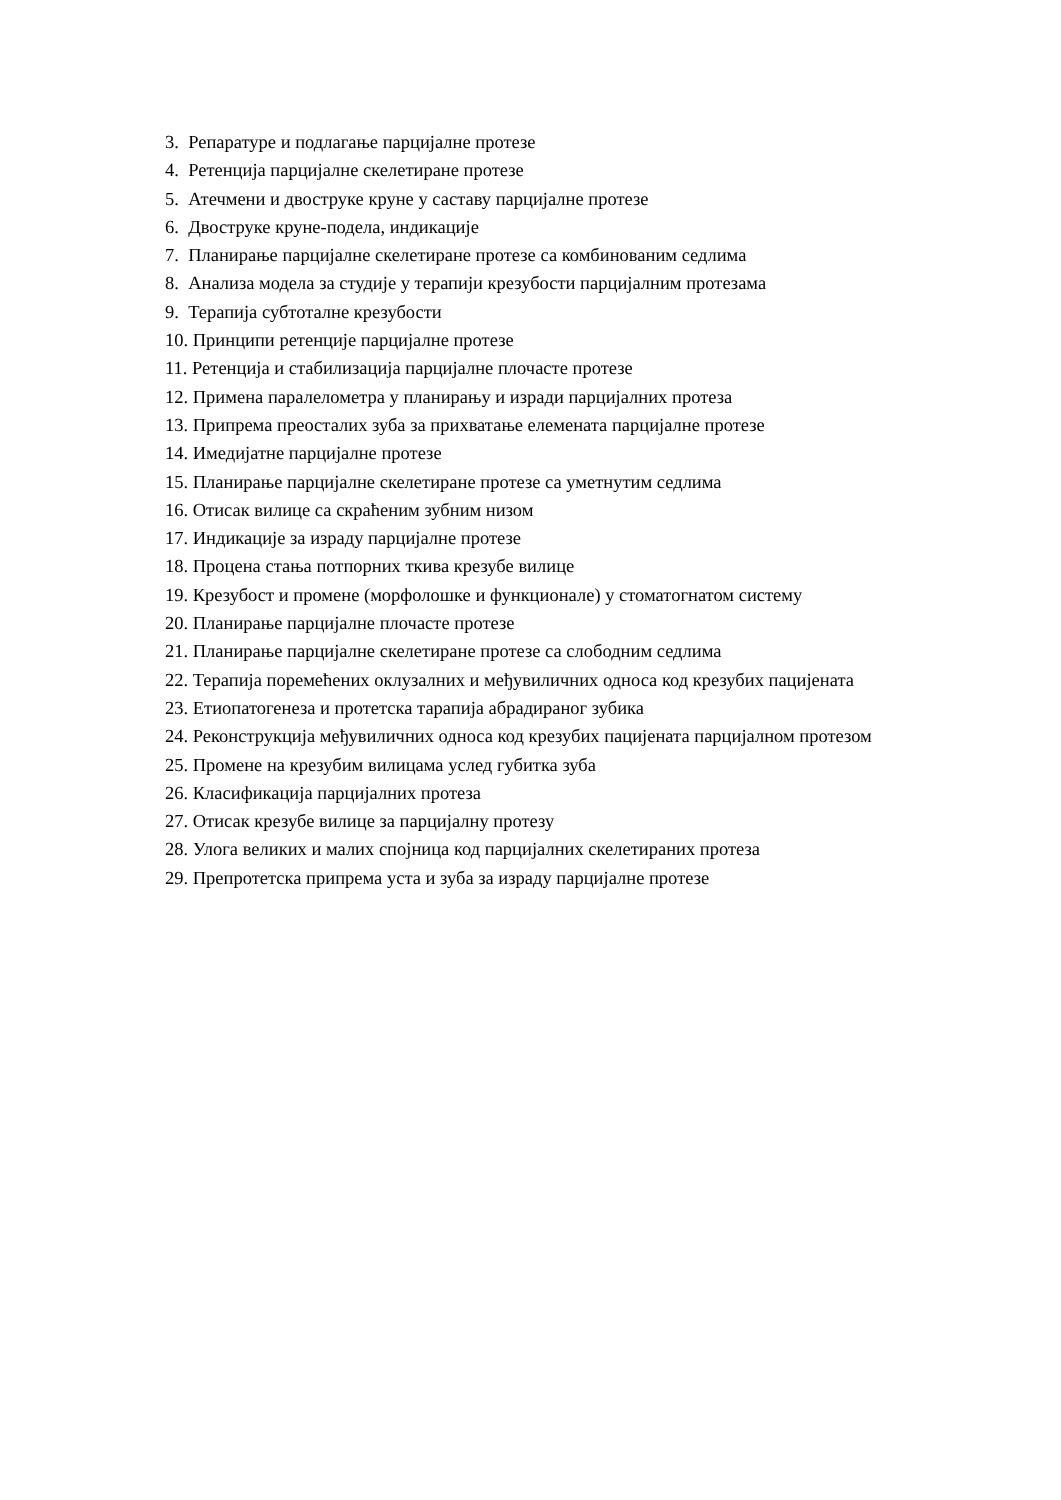3. Репаратуре и подлагање парцијалне протезе
4. Ретенција парцијалне скелетиране протезе
5. Атечмени и двоструке круне у саставу парцијалне протезе
6. Двоструке круне-подела, индикације
7. Планирање парцијалне скелетиране протезе са комбинованим седлима
8. Анализа модела за студије у терапији крезубости парцијалним протезама
9. Терапија субтоталне крезубости
10. Принципи ретенције парцијалне протезе
11. Ретенција и стабилизација парцијалне плочасте протезе
12. Примена паралелометра у планирању и изради парцијалних протеза
13. Припрема преосталих зуба за прихватање елемената парцијалне протезе
14. Имедијатне парцијалне протезе
15. Планирање парцијалне скелетиране протезе са уметнутим седлима
16. Отисак вилице са скраћеним зубним низом
17. Индикације за израду парцијалне протезе
18. Процена стања потпорних ткива крезубе вилице
19. Крезубост и промене (морфолошке и функционале) у стоматогнатом систему
20. Планирање парцијалне плочасте протезе
21. Планирање парцијалне скелетиране протезе са слободним седлима
22. Терапија поремећених оклузалних и међувиличних односа код крезубих пацијената
23. Етиопатогенеза и протетска тарапија абрадираног зубика
24. Реконструкција међувиличних односа код крезубих пацијената парцијалном протезом
25. Промене на крезубим вилицама услед губитка зуба
26. Класификација парцијалних протеза
27. Отисак крезубе вилице за парцијалну протезу
28. Улога великих и малих спојница код парцијалних скелетираних протеза
29. Препротетска припрема уста и зуба за израду парцијалне протезе